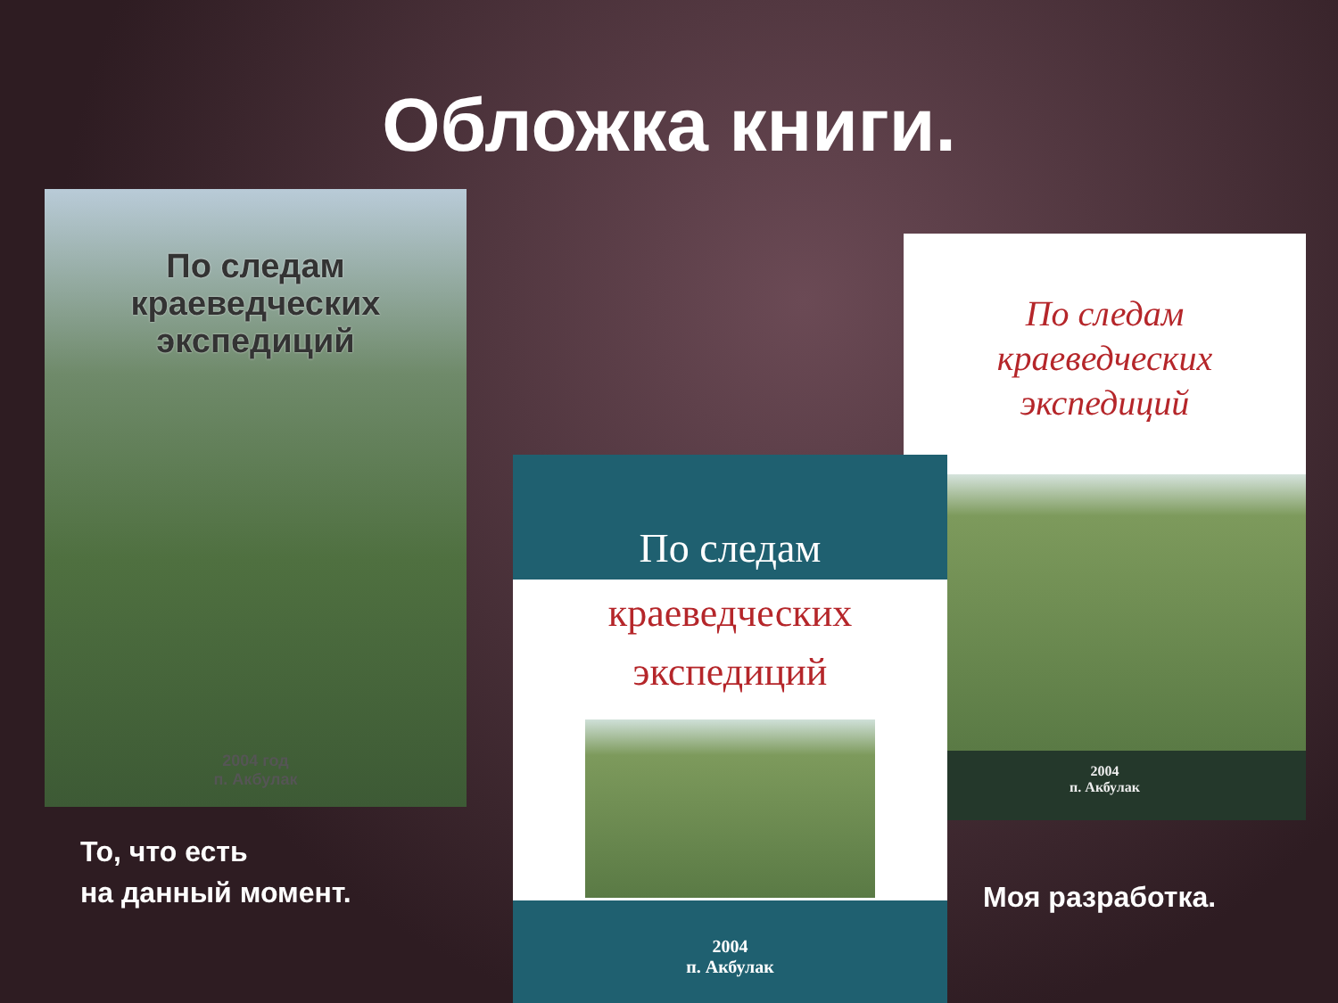Обложка книги.
По следам
краеведческих
экспедиций
2004 год
п. Акбулак
То, что есть
на данный момент.
По следам
краеведческих
экспедиций
2004
п. Акбулак
По следам
краеведческих
экспедиций
2004
п. Акбулак
Моя разработка.